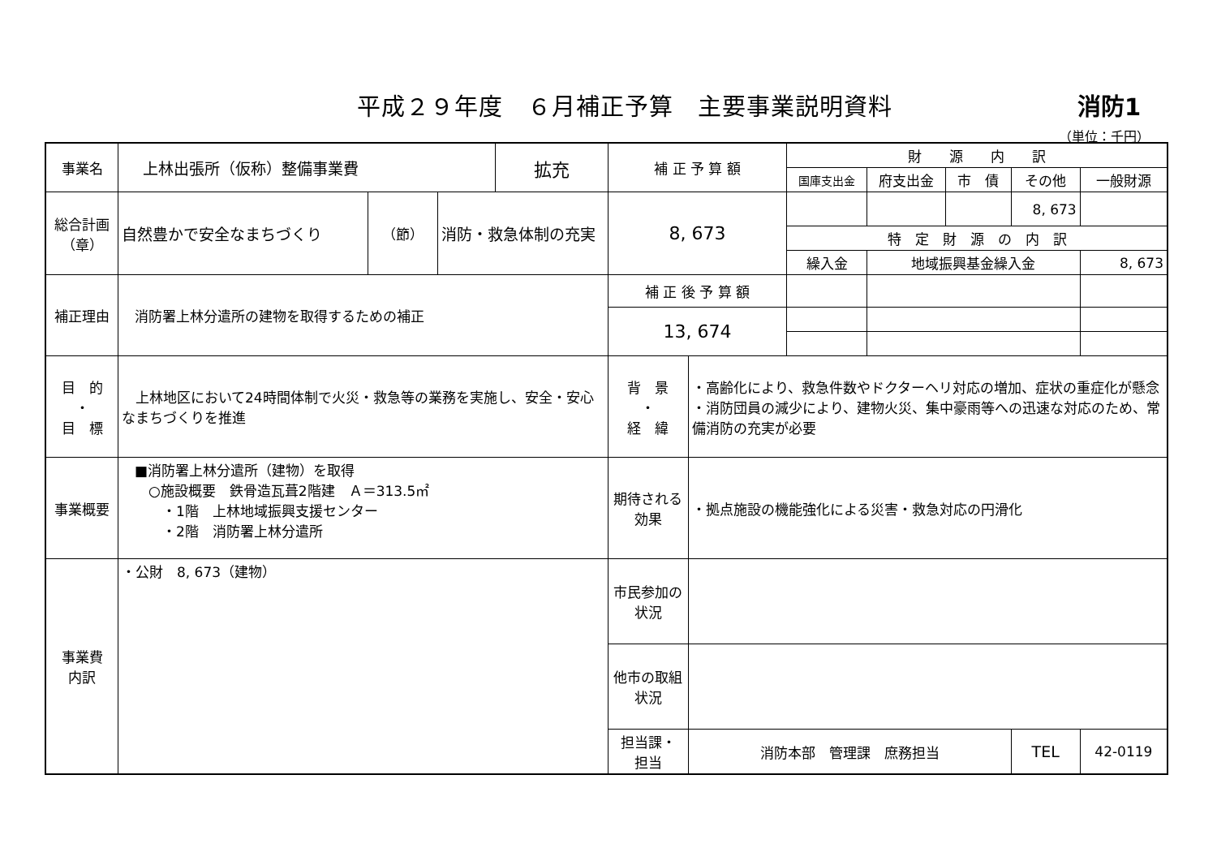平成２９年度　６月補正予算　主要事業説明資料
消防1
（単位：千円）
| 事業名 | 上林出張所（仮称）整備事業費 | | | 拡充 | 補 正 予 算 額 | | 財 源 内 訳 | | | | |
| | | | | | | | 国庫支出金 | 府支出金 | 市 債 | その他 | 一般財源 |
| 総合計画 （章） | 自然豊かで安全なまちづくり | （節） | 消防・救急体制の充実 | | 8, 673 | | | | | 8, 673 | |
| | | | | | | | 特 定 財 源 の 内 訳 | | | | |
| | | | | | | | 繰入金 | 地域振興基金繰入金 | | | 8, 673 |
| 補正理由 | 消防署上林分遣所の建物を取得するための補正 | | | | 補 正 後 予 算 額 | | | | | | |
| | | | | | 13, 674 | | | | | | |
| 目 的 ・ 目 標 | 上林地区において24時間体制で火災・救急等の業務を実施し、安全・安心なまちづくりを推進 | | | | 背 景 ・ 経 緯 | ・高齢化により、救急件数やドクターヘリ対応の増加、症状の重症化が懸念 ・消防団員の減少により、建物火災、集中豪雨等への迅速な対応のため、常備消防の充実が必要 | | | | | |
| 事業概要 | ■消防署上林分遣所（建物）を取得 ○施設概要 鉄骨造瓦葺2階建 Ａ＝313.5㎡ ・1階 上林地域振興支援センター ・2階 消防署上林分遣所 | | | | 期待される 効果 | ・拠点施設の機能強化による災害・救急対応の円滑化 | | | | | |
| 事業費 内訳 | ・公財 8, 673（建物） | | | | 市民参加の 状況 | | | | | | |
| | | | | | 他市の取組 状況 | | | | | | |
| | | | | | 担当課・ 担当 | 消防本部 管理課 庶務担当 | | | | TEL | 42-0119 |